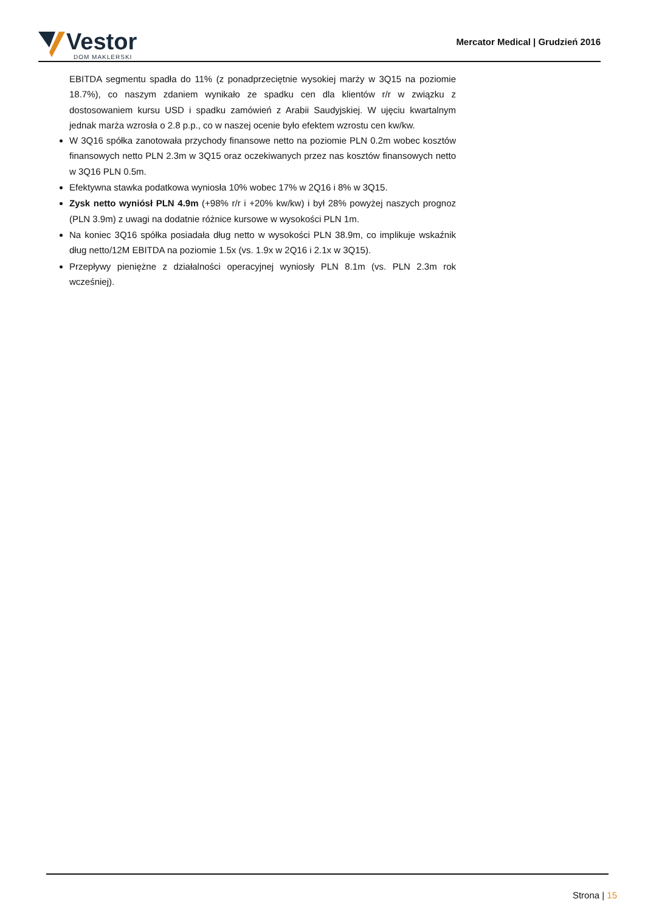Vestor
DOM MAKLERSKI
Mercator Medical | Grudzień 2016
EBITDA segmentu spadła do 11% (z ponadprzeciętnie wysokiej marży w 3Q15 na poziomie 18.7%), co naszym zdaniem wynikało ze spadku cen dla klientów r/r w związku z dostosowaniem kursu USD i spadku zamówień z Arabii Saudyjskiej. W ujęciu kwartalnym jednak marża wzrosła o 2.8 p.p., co w naszej ocenie było efektem wzrostu cen kw/kw.
W 3Q16 spółka zanotowała przychody finansowe netto na poziomie PLN 0.2m wobec kosztów finansowych netto PLN 2.3m w 3Q15 oraz oczekiwanych przez nas kosztów finansowych netto w 3Q16 PLN 0.5m.
Efektywna stawka podatkowa wyniosła 10% wobec 17% w 2Q16 i 8% w 3Q15.
Zysk netto wyniósł PLN 4.9m (+98% r/r i +20% kw/kw) i był 28% powyżej naszych prognoz (PLN 3.9m) z uwagi na dodatnie różnice kursowe w wysokości PLN 1m.
Na koniec 3Q16 spółka posiadała dług netto w wysokości PLN 38.9m, co implikuje wskaźnik dług netto/12M EBITDA na poziomie 1.5x (vs. 1.9x w 2Q16 i 2.1x w 3Q15).
Przepływy pieniężne z działalności operacyjnej wyniosły PLN 8.1m (vs. PLN 2.3m rok wcześniej).
Strona | 15